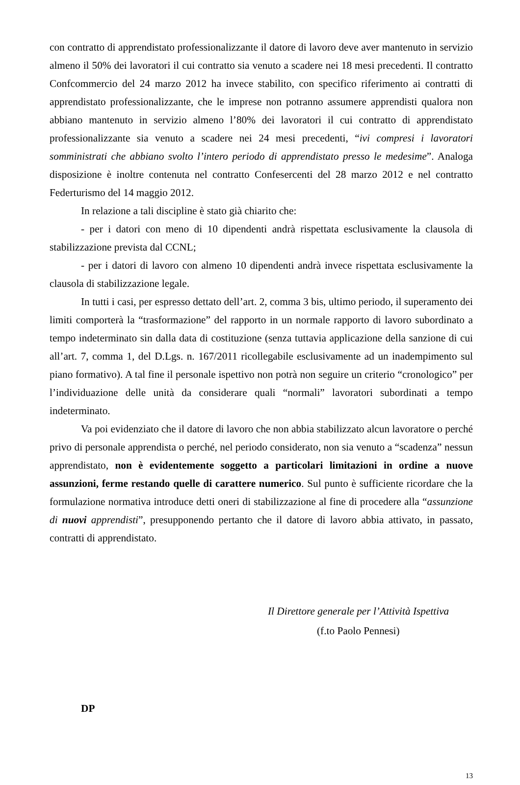con contratto di apprendistato professionalizzante il datore di lavoro deve aver mantenuto in servizio almeno il 50% dei lavoratori il cui contratto sia venuto a scadere nei 18 mesi precedenti. Il contratto Confcommercio del 24 marzo 2012 ha invece stabilito, con specifico riferimento ai contratti di apprendistato professionalizzante, che le imprese non potranno assumere apprendisti qualora non abbiano mantenuto in servizio almeno l’80% dei lavoratori il cui contratto di apprendistato professionalizzante sia venuto a scadere nei 24 mesi precedenti, “ivi compresi i lavoratori somministrati che abbiano svolto l’intero periodo di apprendistato presso le medesime”. Analoga disposizione è inoltre contenuta nel contratto Confesercenti del 28 marzo 2012 e nel contratto Federturismo del 14 maggio 2012.
In relazione a tali discipline è stato già chiarito che:
- per i datori con meno di 10 dipendenti andrà rispettata esclusivamente la clausola di stabilizzazione prevista dal CCNL;
- per i datori di lavoro con almeno 10 dipendenti andrà invece rispettata esclusivamente la clausola di stabilizzazione legale.
In tutti i casi, per espresso dettato dell’art. 2, comma 3 bis, ultimo periodo, il superamento dei limiti comporterà la “trasformazione” del rapporto in un normale rapporto di lavoro subordinato a tempo indeterminato sin dalla data di costituzione (senza tuttavia applicazione della sanzione di cui all’art. 7, comma 1, del D.Lgs. n. 167/2011 ricollegabile esclusivamente ad un inadempimento sul piano formativo). A tal fine il personale ispettivo non potrà non seguire un criterio “cronologico” per l’individuazione delle unità da considerare quali “normali” lavoratori subordinati a tempo indeterminato.
Va poi evidenziato che il datore di lavoro che non abbia stabilizzato alcun lavoratore o perché privo di personale apprendista o perché, nel periodo considerato, non sia venuto a “scadenza” nessun apprendistato, non è evidentemente soggetto a particolari limitazioni in ordine a nuove assunzioni, ferme restando quelle di carattere numerico. Sul punto è sufficiente ricordare che la formulazione normativa introduce detti oneri di stabilizzazione al fine di procedere alla “assunzione di nuovi apprendisti”, presupponendo pertanto che il datore di lavoro abbia attivato, in passato, contratti di apprendistato.
Il Direttore generale per l’Attività Ispettiva
(f.to Paolo Pennesi)
DP
13